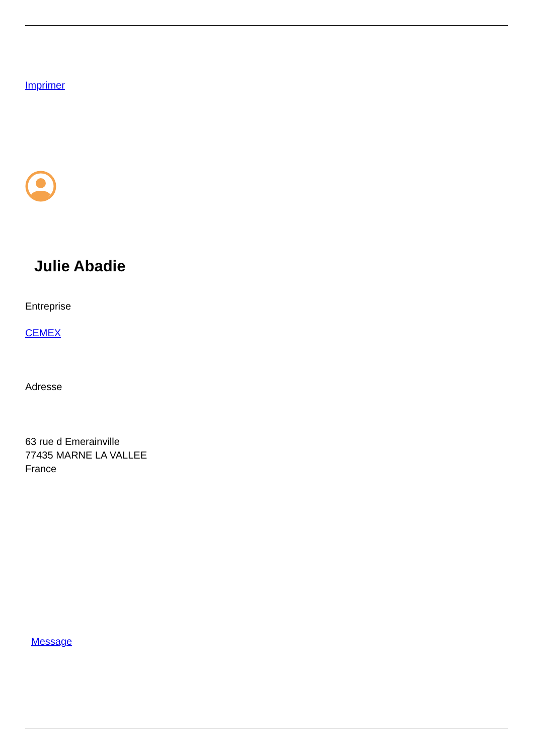Imprimer
Julie Abadie
Entreprise
CEMEX
Adresse
63 rue d Emerainville
77435 MARNE LA VALLEE
France
Message